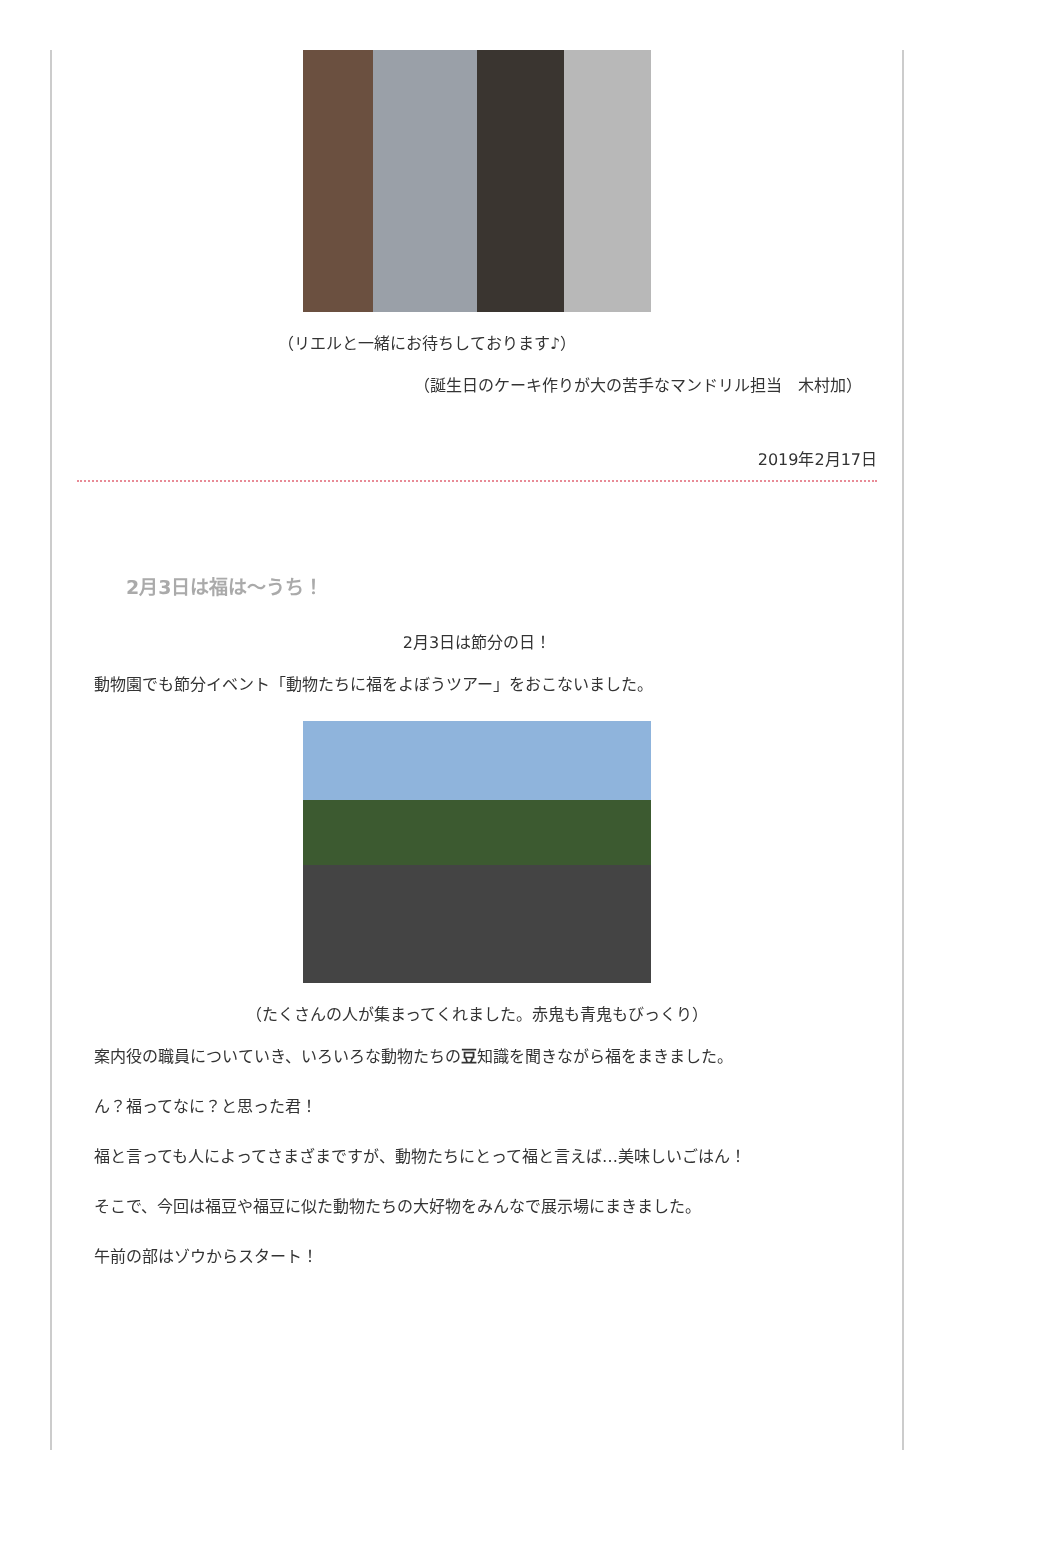（リエルと一緒にお待ちしております♪）
（誕生日のケーキ作りが大の苦手なマンドリル担当　木村加）
2019年2月17日
2月3日は福は〜うち！
2月3日は節分の日！
動物園でも節分イベント「動物たちに福をよぼうツアー」をおこないました。
（たくさんの人が集まってくれました。赤鬼も青鬼もびっくり）
案内役の職員についていき、いろいろな動物たちの豆知識を聞きながら福をまきました。
ん？福ってなに？と思った君！
福と言っても人によってさまざまですが、動物たちにとって福と言えば…美味しいごはん！
そこで、今回は福豆や福豆に似た動物たちの大好物をみんなで展示場にまきました。
午前の部はゾウからスタート！